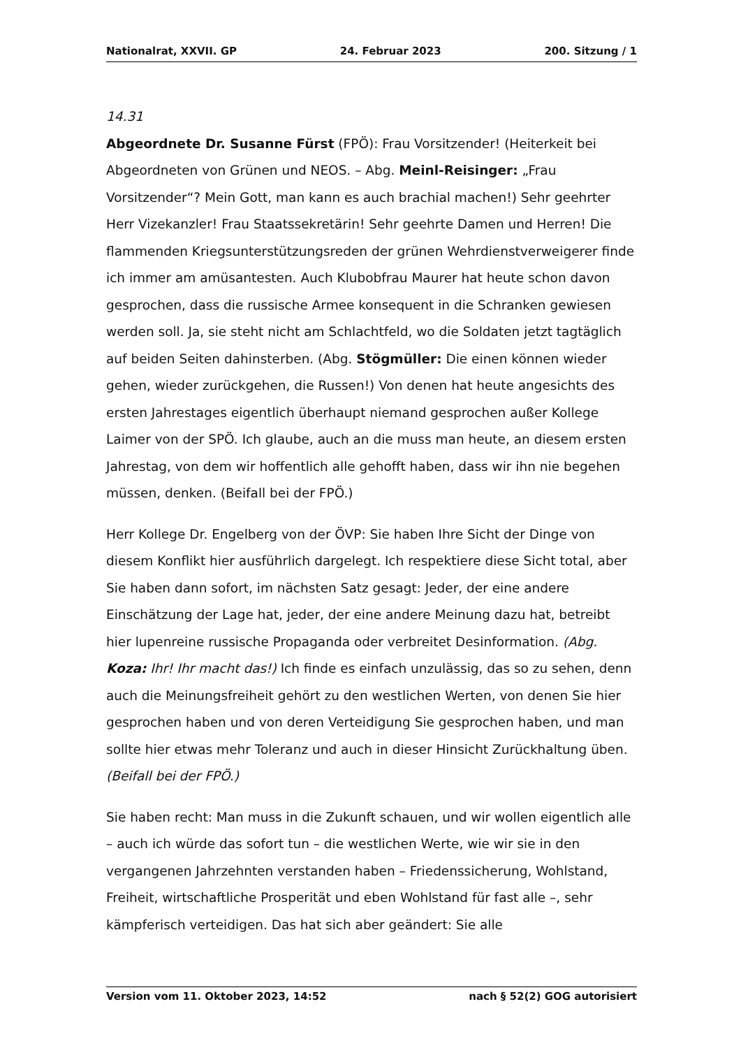Nationalrat, XXVII. GP 24. Februar 2023 200. Sitzung / 1
14.31
Abgeordnete Dr. Susanne Fürst (FPÖ): Frau Vorsitzender! (Heiterkeit bei Abgeordneten von Grünen und NEOS. – Abg. Meinl-Reisinger: „Frau Vorsitzender“? Mein Gott, man kann es auch brachial machen!) Sehr geehrter Herr Vizekanzler! Frau Staatssekretärin! Sehr geehrte Damen und Herren! Die flammenden Kriegsunterstützungsreden der grünen Wehrdienstverweigerer finde ich immer am amüsantesten. Auch Klubobfrau Maurer hat heute schon davon gesprochen, dass die russische Armee konsequent in die Schranken gewiesen werden soll. Ja, sie steht nicht am Schlachtfeld, wo die Soldaten jetzt tagtäglich auf beiden Seiten dahinsterben. (Abg. Stögmüller: Die einen können wieder gehen, wieder zurückgehen, die Russen!) Von denen hat heute angesichts des ersten Jahrestages eigentlich überhaupt niemand gesprochen außer Kollege Laimer von der SPÖ. Ich glaube, auch an die muss man heute, an diesem ersten Jahrestag, von dem wir hoffentlich alle gehofft haben, dass wir ihn nie begehen müssen, denken. (Beifall bei der FPÖ.)
Herr Kollege Dr. Engelberg von der ÖVP: Sie haben Ihre Sicht der Dinge von diesem Konflikt hier ausführlich dargelegt. Ich respektiere diese Sicht total, aber Sie haben dann sofort, im nächsten Satz gesagt: Jeder, der eine andere Einschätzung der Lage hat, jeder, der eine andere Meinung dazu hat, betreibt hier lupenreine russische Propaganda oder verbreitet Desinformation. (Abg. Koza: Ihr! Ihr macht das!) Ich finde es einfach unzulässig, das so zu sehen, denn auch die Meinungsfreiheit gehört zu den westlichen Werten, von denen Sie hier gesprochen haben und von deren Verteidigung Sie gesprochen haben, und man sollte hier etwas mehr Toleranz und auch in dieser Hinsicht Zurückhaltung üben. (Beifall bei der FPÖ.)
Sie haben recht: Man muss in die Zukunft schauen, und wir wollen eigentlich alle – auch ich würde das sofort tun – die westlichen Werte, wie wir sie in den vergangenen Jahrzehnten verstanden haben – Friedenssicherung, Wohlstand, Freiheit, wirtschaftliche Prosperität und eben Wohlstand für fast alle –, sehr kämpferisch verteidigen. Das hat sich aber geändert: Sie alle
Version vom 11. Oktober 2023, 14:52 nach § 52(2) GOG autorisiert